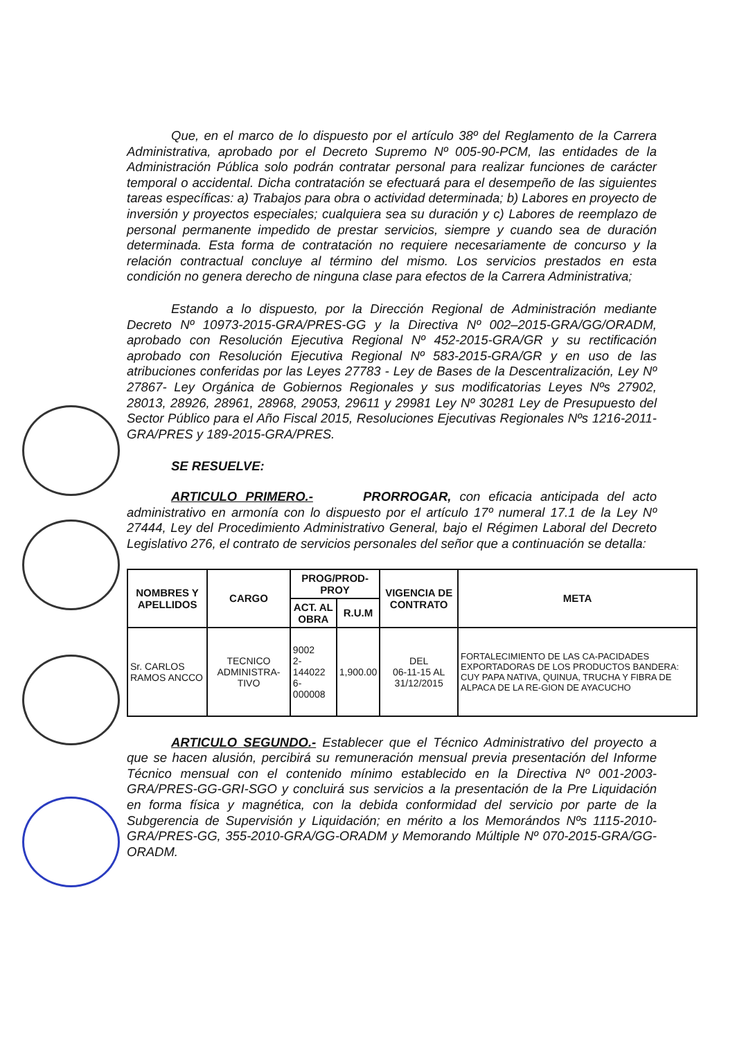Que, en el marco de lo dispuesto por el artículo 38º del Reglamento de la Carrera Administrativa, aprobado por el Decreto Supremo Nº 005-90-PCM, las entidades de la Administración Pública solo podrán contratar personal para realizar funciones de carácter temporal o accidental. Dicha contratación se efectuará para el desempeño de las siguientes tareas específicas: a) Trabajos para obra o actividad determinada; b) Labores en proyecto de inversión y proyectos especiales; cualquiera sea su duración y c) Labores de reemplazo de personal permanente impedido de prestar servicios, siempre y cuando sea de duración determinada. Esta forma de contratación no requiere necesariamente de concurso y la relación contractual concluye al término del mismo. Los servicios prestados en esta condición no genera derecho de ninguna clase para efectos de la Carrera Administrativa;
Estando a lo dispuesto, por la Dirección Regional de Administración mediante Decreto Nº 10973-2015-GRA/PRES-GG y la Directiva Nº 002–2015-GRA/GG/ORADM, aprobado con Resolución Ejecutiva Regional Nº 452-2015-GRA/GR y su rectificación aprobado con Resolución Ejecutiva Regional Nº 583-2015-GRA/GR y en uso de las atribuciones conferidas por las Leyes 27783 - Ley de Bases de la Descentralización, Ley Nº 27867- Ley Orgánica de Gobiernos Regionales y sus modificatorias Leyes Nºs 27902, 28013, 28926, 28961, 28968, 29053, 29611 y 29981 Ley Nº 30281 Ley de Presupuesto del Sector Público para el Año Fiscal 2015, Resoluciones Ejecutivas Regionales Nºs 1216-2011-GRA/PRES y 189-2015-GRA/PRES.
SE RESUELVE:
ARTICULO PRIMERO.- PRORROGAR, con eficacia anticipada del acto administrativo en armonía con lo dispuesto por el artículo 17º numeral 17.1 de la Ley Nº 27444, Ley del Procedimiento Administrativo General, bajo el Régimen Laboral del Decreto Legislativo 276, el contrato de servicios personales del señor que a continuación se detalla:
| NOMBRES Y APELLIDOS | CARGO | PROG/PROD-PROY | | VIGENCIA DE CONTRATO | META |
| --- | --- | --- | --- | --- | --- |
| | | ACT. AL OBRA | R.U.M | | |
| Sr. CARLOS RAMOS ANCCO | TECNICO ADMINISTRA-TIVO | 9002 2-144022 6-000008 | 1,900.00 | DEL 06-11-15 AL 31/12/2015 | FORTALECIMIENTO DE LAS CA-PACIDADES EXPORTADORAS DE LOS PRODUCTOS BANDERA: CUY PAPA NATIVA, QUINUA, TRUCHA Y FIBRA DE ALPACA DE LA RE-GION DE AYACUCHO |
ARTICULO SEGUNDO.- Establecer que el Técnico Administrativo del proyecto a que se hacen alusión, percibirá su remuneración mensual previa presentación del Informe Técnico mensual con el contenido mínimo establecido en la Directiva Nº 001-2003-GRA/PRES-GG-GRI-SGO y concluirá sus servicios a la presentación de la Pre Liquidación en forma física y magnética, con la debida conformidad del servicio por parte de la Subgerencia de Supervisión y Liquidación; en mérito a los Memorándos Nºs 1115-2010-GRA/PRES-GG, 355-2010-GRA/GG-ORADM y Memorando Múltiple Nº 070-2015-GRA/GG-ORADM.